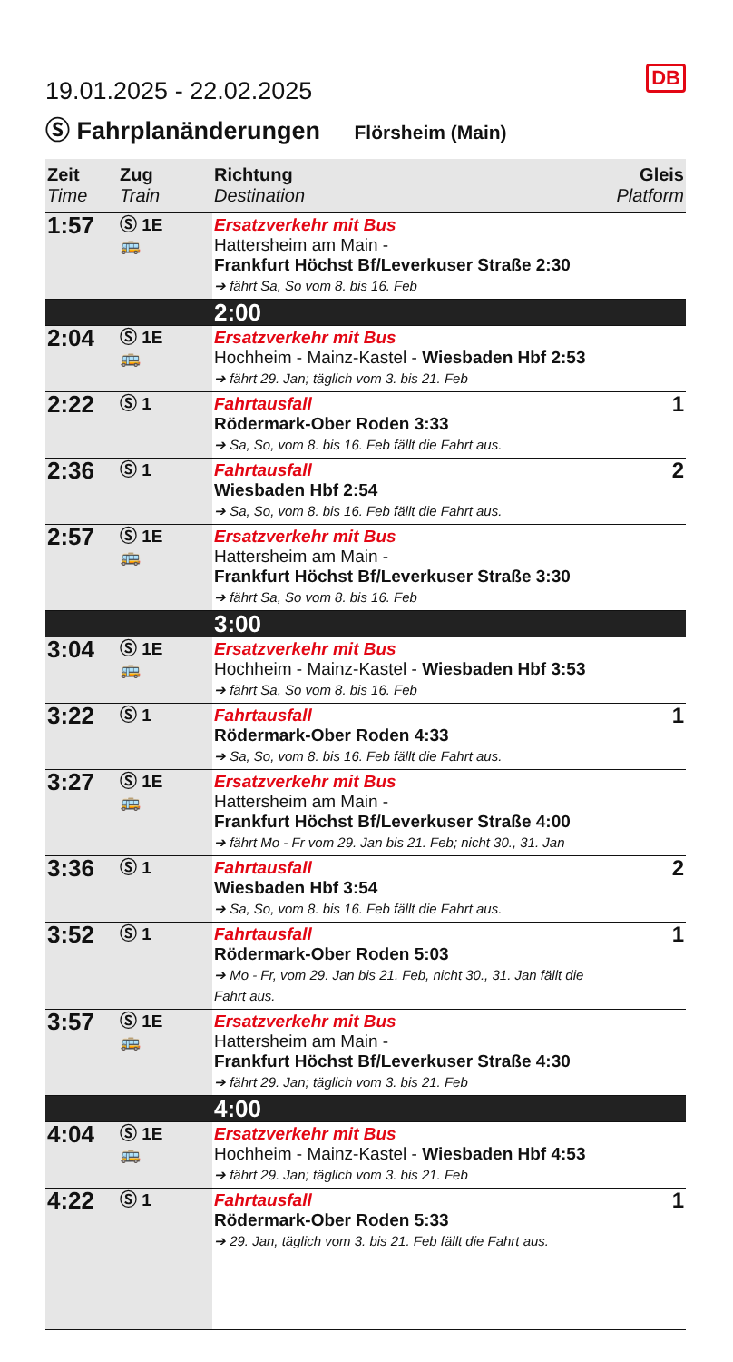DB
19.01.2025 - 22.02.2025
Ⓢ Fahrplanänderungen Flörsheim (Main)
| Zeit Time | Zug Train | Richtung Destination | Gleis Platform |
| --- | --- | --- | --- |
| 1:57 | Ⓢ 1E 🚌 | Ersatzverkehr mit Bus Hattersheim am Main - Frankfurt Höchst Bf/Leverkuser Straße 2:30 ➔ fährt Sa, So vom 8. bis 16. Feb | |
| | | 2:00 | |
| 2:04 | Ⓢ 1E 🚌 | Ersatzverkehr mit Bus Hochheim - Mainz-Kastel - Wiesbaden Hbf 2:53 ➔ fährt 29. Jan; täglich vom 3. bis 21. Feb | |
| 2:22 | Ⓢ 1 | Fahrtausfall Rödermark-Ober Roden 3:33 ➔ Sa, So, vom 8. bis 16. Feb fällt die Fahrt aus. | 1 |
| 2:36 | Ⓢ 1 | Fahrtausfall Wiesbaden Hbf 2:54 ➔ Sa, So, vom 8. bis 16. Feb fällt die Fahrt aus. | 2 |
| 2:57 | Ⓢ 1E 🚌 | Ersatzverkehr mit Bus Hattersheim am Main - Frankfurt Höchst Bf/Leverkuser Straße 3:30 ➔ fährt Sa, So vom 8. bis 16. Feb | |
| | | 3:00 | |
| 3:04 | Ⓢ 1E 🚌 | Ersatzverkehr mit Bus Hochheim - Mainz-Kastel - Wiesbaden Hbf 3:53 ➔ fährt Sa, So vom 8. bis 16. Feb | |
| 3:22 | Ⓢ 1 | Fahrtausfall Rödermark-Ober Roden 4:33 ➔ Sa, So, vom 8. bis 16. Feb fällt die Fahrt aus. | 1 |
| 3:27 | Ⓢ 1E 🚌 | Ersatzverkehr mit Bus Hattersheim am Main - Frankfurt Höchst Bf/Leverkuser Straße 4:00 ➔ fährt Mo - Fr vom 29. Jan bis 21. Feb; nicht 30., 31. Jan | |
| 3:36 | Ⓢ 1 | Fahrtausfall Wiesbaden Hbf 3:54 ➔ Sa, So, vom 8. bis 16. Feb fällt die Fahrt aus. | 2 |
| 3:52 | Ⓢ 1 | Fahrtausfall Rödermark-Ober Roden 5:03 ➔ Mo - Fr, vom 29. Jan bis 21. Feb, nicht 30., 31. Jan fällt die Fahrt aus. | 1 |
| 3:57 | Ⓢ 1E 🚌 | Ersatzverkehr mit Bus Hattersheim am Main - Frankfurt Höchst Bf/Leverkuser Straße 4:30 ➔ fährt 29. Jan; täglich vom 3. bis 21. Feb | |
| | | 4:00 | |
| 4:04 | Ⓢ 1E 🚌 | Ersatzverkehr mit Bus Hochheim - Mainz-Kastel - Wiesbaden Hbf 4:53 ➔ fährt 29. Jan; täglich vom 3. bis 21. Feb | |
| 4:22 | Ⓢ 1 | Fahrtausfall Rödermark-Ober Roden 5:33 ➔ 29. Jan, täglich vom 3. bis 21. Feb fällt die Fahrt aus. | 1 |